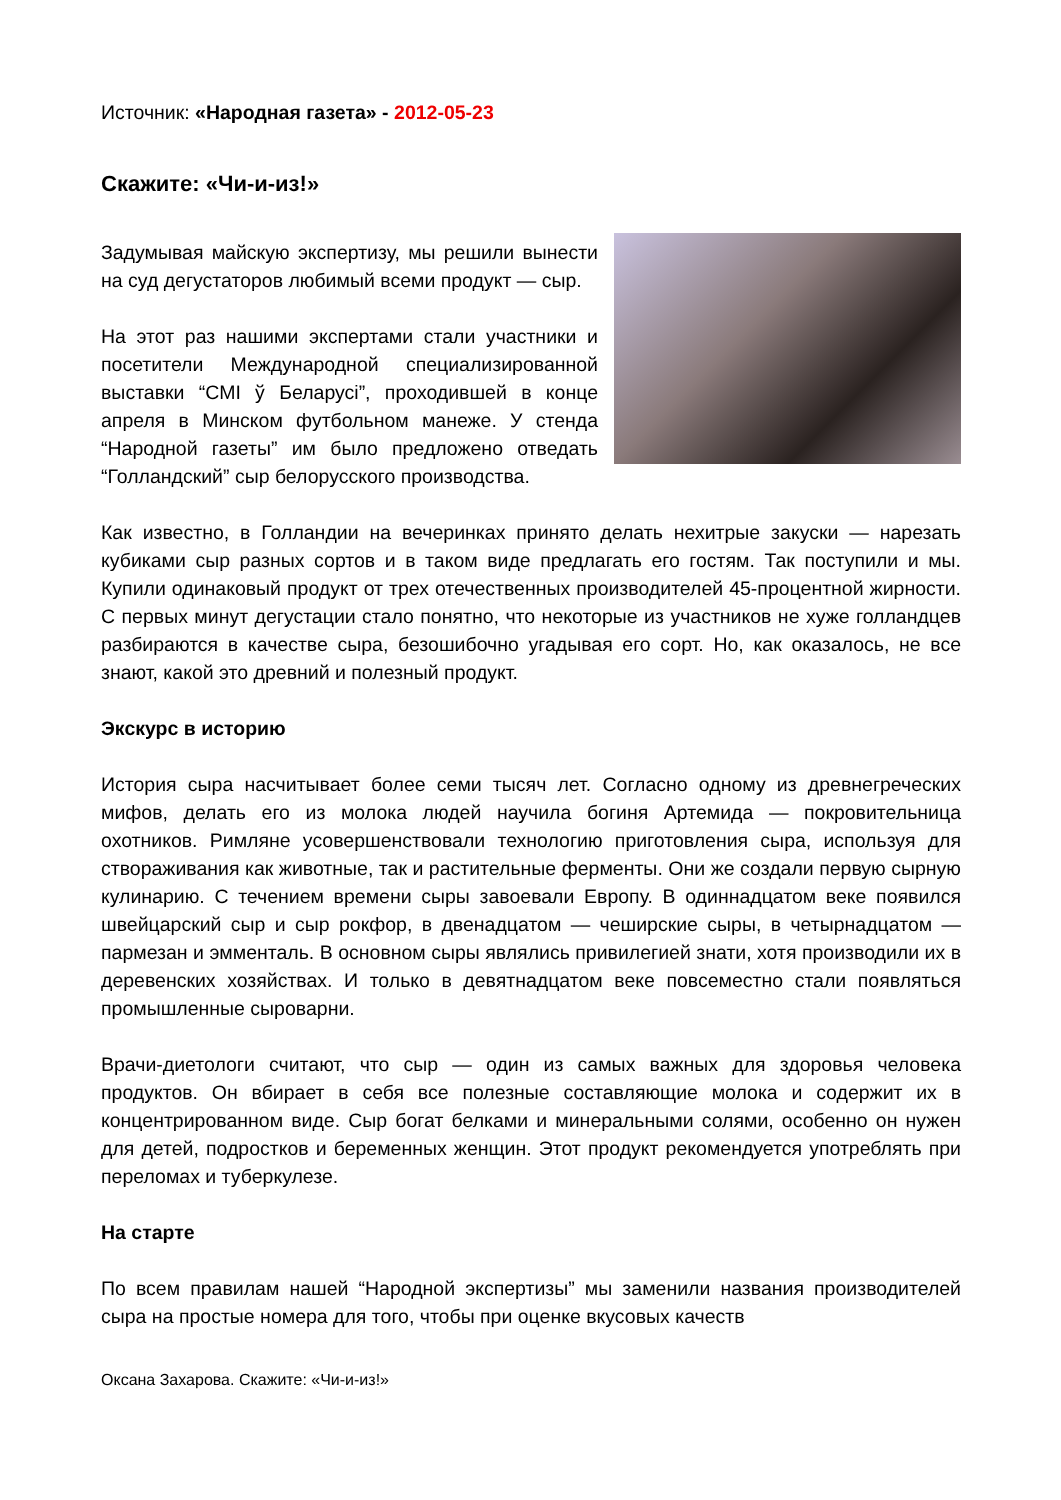Источник: «Народная газета» - 2012-05-23
Скажите: «Чи-и-из!»
Задумывая майскую экспертизу, мы решили вынести на суд дегустаторов любимый всеми продукт — сыр.
На этот раз нашими экспертами стали участники и посетители Международной специализированной выставки “СМІ ў Беларусі”, проходившей в конце апреля в Минском футбольном манеже. У стенда “Народной газеты” им было предложено отведать “Голландский” сыр белорусского производства.
Как известно, в Голландии на вечеринках принято делать нехитрые закуски — нарезать кубиками сыр разных сортов и в таком виде предлагать его гостям. Так поступили и мы. Купили одинаковый продукт от трех отечественных производителей 45-процентной жирности. С первых минут дегустации стало понятно, что некоторые из участников не хуже голландцев разбираются в качестве сыра, безошибочно угадывая его сорт. Но, как оказалось, не все знают, какой это древний и полезный продукт.
Экскурс в историю
История сыра насчитывает более семи тысяч лет. Согласно одному из древнегреческих мифов, делать его из молока людей научила богиня Артемида — покровительница охотников. Римляне усовершенствовали технологию приготовления сыра, используя для створаживания как животные, так и растительные ферменты. Они же создали первую сырную кулинарию. С течением времени сыры завоевали Европу. В одиннадцатом веке появился швейцарский сыр и сыр рокфор, в двенадцатом — чеширские сыры, в четырнадцатом — пармезан и эмменталь. В основном сыры являлись привилегией знати, хотя производили их в деревенских хозяйствах. И только в девятнадцатом веке повсеместно стали появляться промышленные сыроварни.
Врачи-диетологи считают, что сыр — один из самых важных для здоровья человека продуктов. Он вбирает в себя все полезные составляющие молока и содержит их в концентрированном виде. Сыр богат белками и минеральными солями, особенно он нужен для детей, подростков и беременных женщин. Этот продукт рекомендуется употреблять при переломах и туберкулезе.
На старте
По всем правилам нашей “Народной экспертизы” мы заменили названия производителей сыра на простые номера для того, чтобы при оценке вкусовых качеств
Оксана Захарова. Скажите: «Чи-и-из!»